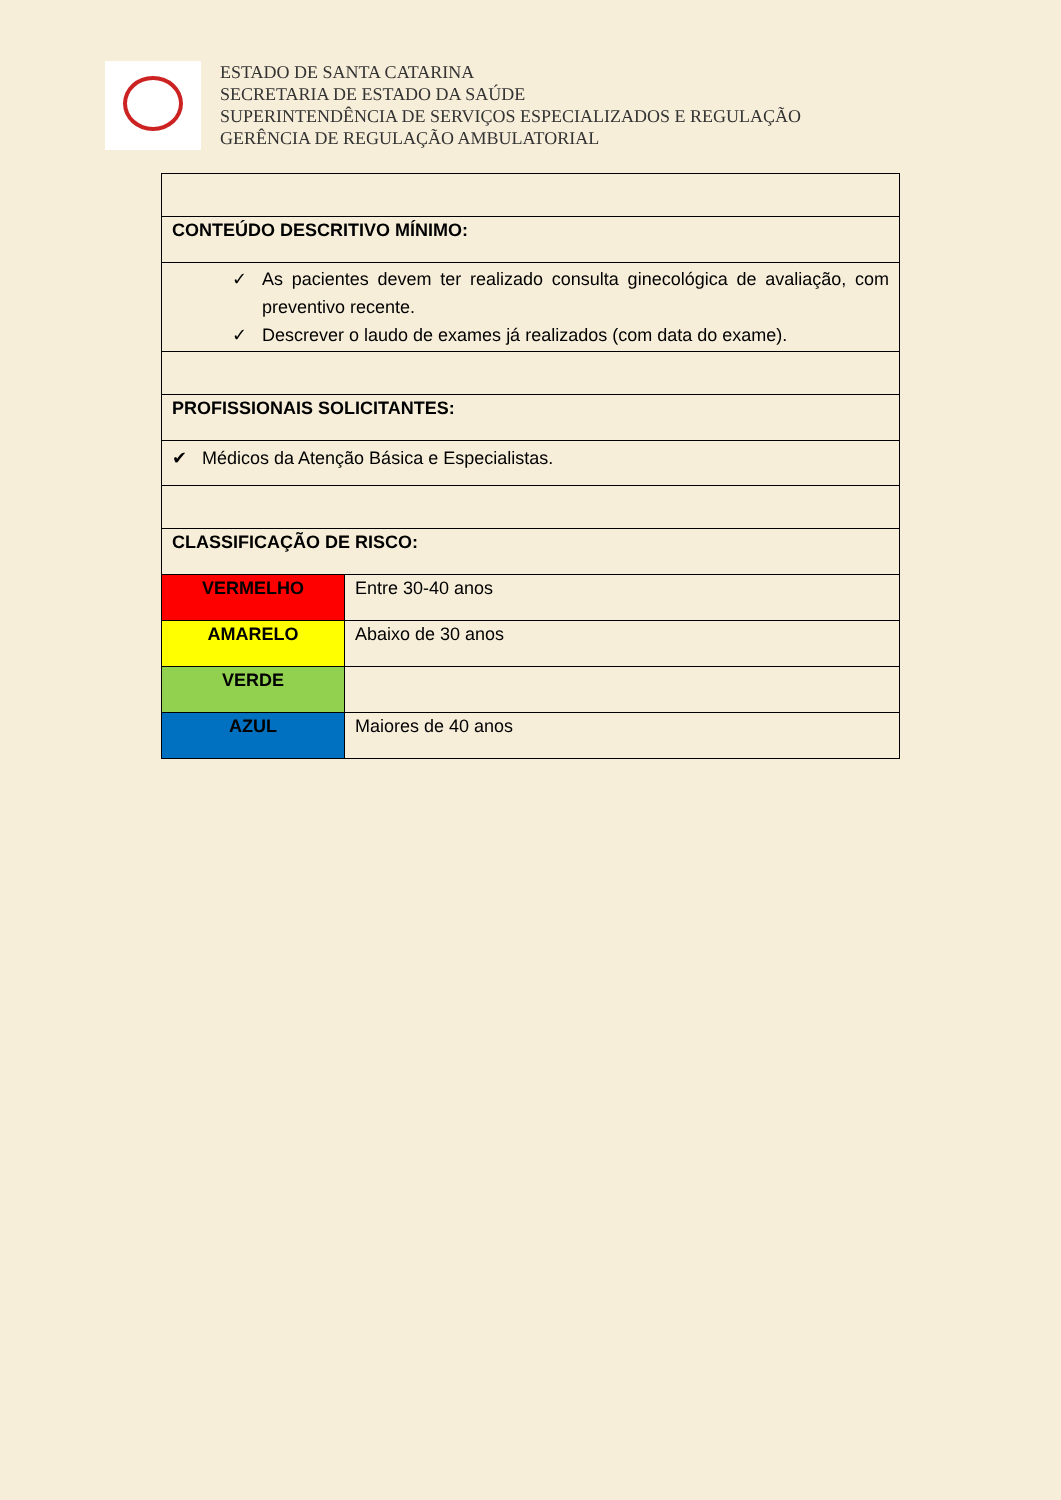ESTADO DE SANTA CATARINA
SECRETARIA DE ESTADO DA SAÚDE
SUPERINTENDÊNCIA DE SERVIÇOS ESPECIALIZADOS E REGULAÇÃO
GERÊNCIA DE REGULAÇÃO AMBULATORIAL
| CONTEÚDO DESCRITIVO MÍNIMO: | |
| ✓ As pacientes devem ter realizado consulta ginecológica de avaliação, com preventivo recente. ✓ Descrever o laudo de exames já realizados (com data do exame). | |
| PROFISSIONAIS SOLICITANTES: | |
| ✔ Médicos da Atenção Básica e Especialistas. | |
| CLASSIFICAÇÃO DE RISCO: | |
| VERMELHO | Entre 30-40 anos |
| AMARELO | Abaixo de 30 anos |
| VERDE | |
| AZUL | Maiores de 40 anos |